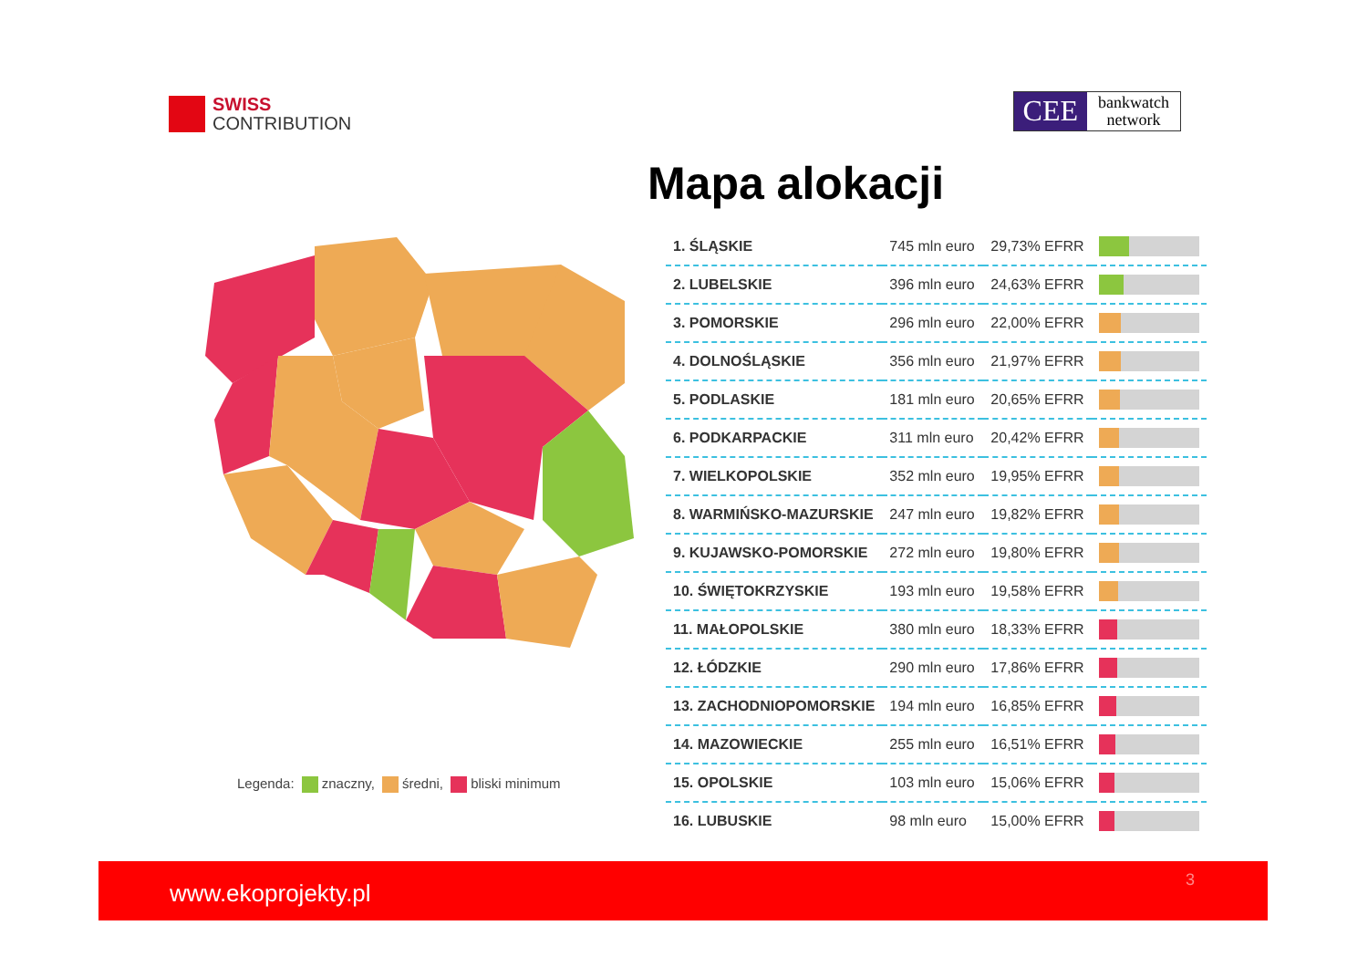SWISS
CONTRIBUTION
CEE
bankwatch
network
Mapa alokacji
Legenda: znaczny, średni, bliski minimum
| 1. ŚLĄSKIE | 745 mln euro | 29,73% EFRR | |
| 2. LUBELSKIE | 396 mln euro | 24,63% EFRR | |
| 3. POMORSKIE | 296 mln euro | 22,00% EFRR | |
| 4. DOLNOŚLĄSKIE | 356 mln euro | 21,97% EFRR | |
| 5. PODLASKIE | 181 mln euro | 20,65% EFRR | |
| 6. PODKARPACKIE | 311 mln euro | 20,42% EFRR | |
| 7. WIELKOPOLSKIE | 352 mln euro | 19,95% EFRR | |
| 8. WARMIŃSKO-MAZURSKIE | 247 mln euro | 19,82% EFRR | |
| 9. KUJAWSKO-POMORSKIE | 272 mln euro | 19,80% EFRR | |
| 10. ŚWIĘTOKRZYSKIE | 193 mln euro | 19,58% EFRR | |
| 11. MAŁOPOLSKIE | 380 mln euro | 18,33% EFRR | |
| 12. ŁÓDZKIE | 290 mln euro | 17,86% EFRR | |
| 13. ZACHODNIOPOMORSKIE | 194 mln euro | 16,85% EFRR | |
| 14. MAZOWIECKIE | 255 mln euro | 16,51% EFRR | |
| 15. OPOLSKIE | 103 mln euro | 15,06% EFRR | |
| 16. LUBUSKIE | 98 mln euro | 15,00% EFRR | |
www.ekoprojekty.pl 3